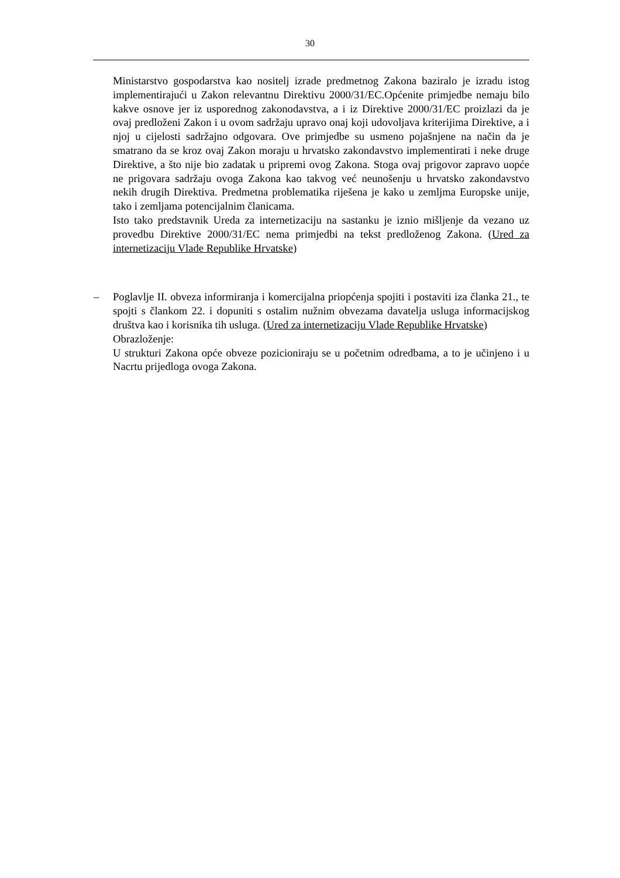30
Ministarstvo gospodarstva kao nositelj izrade predmetnog Zakona baziralo je izradu istog implementirajući u Zakon relevantnu Direktivu 2000/31/EC.Općenite primjedbe nemaju bilo kakve osnove jer iz usporednog zakonodavstva, a i iz Direktive 2000/31/EC proizlazi da je ovaj predloženi Zakon i u ovom sadržaju upravo onaj koji udovoljava kriterijima Direktive, a i njoj u cijelosti sadržajno odgovara. Ove primjedbe su usmeno pojašnjene na način da je smatrano da se kroz ovaj Zakon moraju u hrvatsko zakondavstvo implementirati i neke druge Direktive, a što nije bio zadatak u pripremi ovog Zakona. Stoga ovaj prigovor zapravo uopće ne prigovara sadržaju ovoga Zakona kao takvog već neunošenju u hrvatsko zakondavstvo nekih drugih Direktiva. Predmetna problematika riješena je kako u zemljma Europske unije, tako i zemljama potencijalnim članicama.
Isto tako predstavnik Ureda za internetizaciju na sastanku je iznio mišljenje da vezano uz provedbu Direktive 2000/31/EC nema primjedbi na tekst predloženog Zakona. (Ured za internetizaciju Vlade Republike Hrvatske)
–
Poglavlje II. obveza informiranja i komercijalna priopćenja spojiti i postaviti iza članka 21., te spojti s člankom 22. i dopuniti s ostalim nužnim obvezama davatelja usluga informacijskog društva kao i korisnika tih usluga. (Ured za internetizaciju Vlade Republike Hrvatske)
Obrazloženje:
U strukturi Zakona opće obveze pozicioniraju se u početnim odredbama, a to je učinjeno i u Nacrtu prijedloga ovoga Zakona.